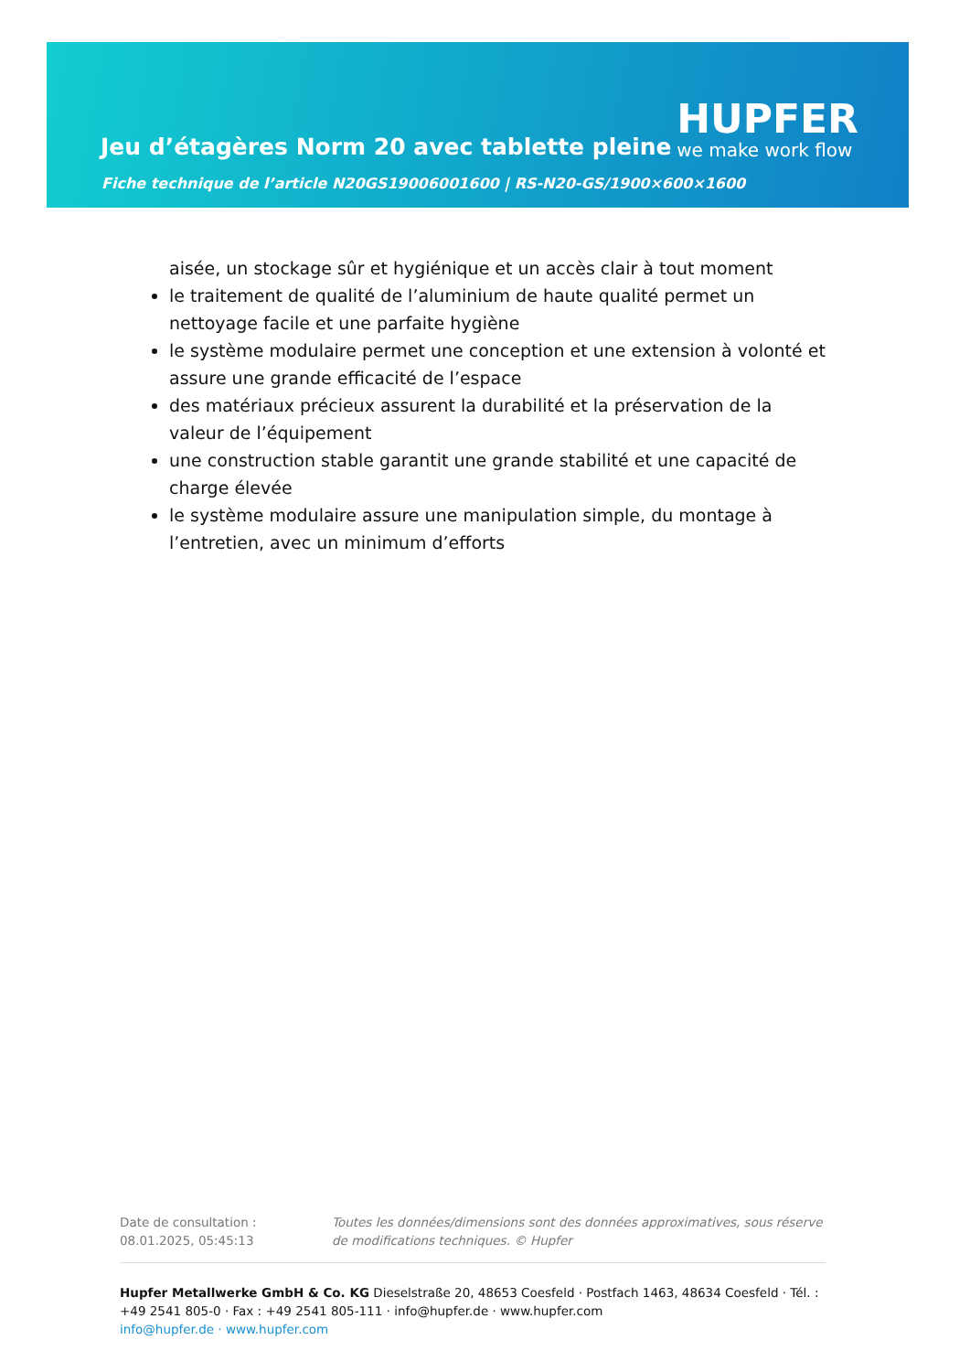Jeu d’étagères Norm 20 avec tablette pleine
HUPFER
we make work flow
Fiche technique de l’article N20GS19006001600 | RS-N20-GS/1900×600×1600
aisée, un stockage sûr et hygiénique et un accès clair à tout moment
le traitement de qualité de l’aluminium de haute qualité permet un nettoyage facile et une parfaite hygiène
le système modulaire permet une conception et une extension à volonté et assure une grande efficacité de l’espace
des matériaux précieux assurent la durabilité et la préservation de la valeur de l’équipement
une construction stable garantit une grande stabilité et une capacité de charge élevée
le système modulaire assure une manipulation simple, du montage à l’entretien, avec un minimum d’efforts
Date de consultation : 08.01.2025, 05:45:13
Toutes les données/dimensions sont des données approximatives, sous réserve de modifications techniques. © Hupfer
Hupfer Metallwerke GmbH & Co. KG Dieselstraße 20, 48653 Coesfeld · Postfach 1463, 48634 Coesfeld · Tél. : +49 2541 805-0 · Fax : +49 2541 805-111 · info@hupfer.de · www.hupfer.com
info@hupfer.de · www.hupfer.com